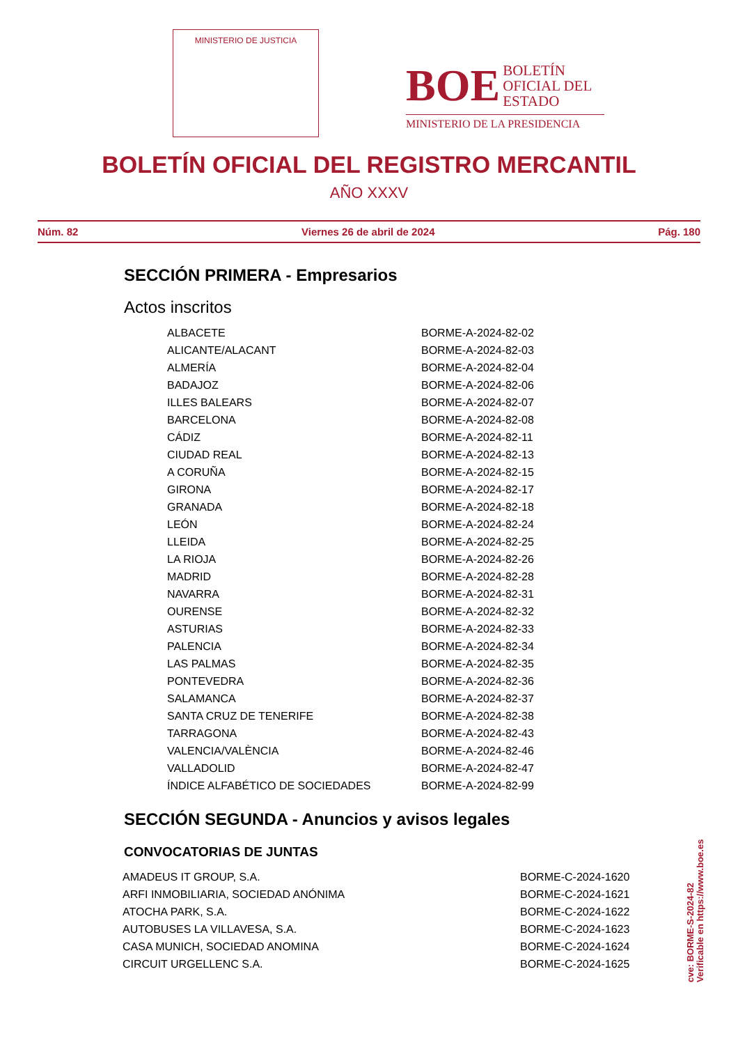MINISTERIO DE JUSTICIA
BOE BOLETÍN
OFICIAL DEL
ESTADO
MINISTERIO DE LA PRESIDENCIA
BOLETÍN OFICIAL DEL REGISTRO MERCANTIL
AÑO XXXV
Núm. 82 Viernes 26 de abril de 2024 Pág. 180
SECCIÓN PRIMERA - Empresarios
Actos inscritos
| ALBACETE | BORME-A-2024-82-02 |
| ALICANTE/ALACANT | BORME-A-2024-82-03 |
| ALMERÍA | BORME-A-2024-82-04 |
| BADAJOZ | BORME-A-2024-82-06 |
| ILLES BALEARS | BORME-A-2024-82-07 |
| BARCELONA | BORME-A-2024-82-08 |
| CÁDIZ | BORME-A-2024-82-11 |
| CIUDAD REAL | BORME-A-2024-82-13 |
| A CORUÑA | BORME-A-2024-82-15 |
| GIRONA | BORME-A-2024-82-17 |
| GRANADA | BORME-A-2024-82-18 |
| LEÓN | BORME-A-2024-82-24 |
| LLEIDA | BORME-A-2024-82-25 |
| LA RIOJA | BORME-A-2024-82-26 |
| MADRID | BORME-A-2024-82-28 |
| NAVARRA | BORME-A-2024-82-31 |
| OURENSE | BORME-A-2024-82-32 |
| ASTURIAS | BORME-A-2024-82-33 |
| PALENCIA | BORME-A-2024-82-34 |
| LAS PALMAS | BORME-A-2024-82-35 |
| PONTEVEDRA | BORME-A-2024-82-36 |
| SALAMANCA | BORME-A-2024-82-37 |
| SANTA CRUZ DE TENERIFE | BORME-A-2024-82-38 |
| TARRAGONA | BORME-A-2024-82-43 |
| VALENCIA/VALÈNCIA | BORME-A-2024-82-46 |
| VALLADOLID | BORME-A-2024-82-47 |
| ÍNDICE ALFABÉTICO DE SOCIEDADES | BORME-A-2024-82-99 |
SECCIÓN SEGUNDA - Anuncios y avisos legales
CONVOCATORIAS DE JUNTAS
| AMADEUS IT GROUP, S.A. | BORME-C-2024-1620 |
| ARFI INMOBILIARIA, SOCIEDAD ANÓNIMA | BORME-C-2024-1621 |
| ATOCHA PARK, S.A. | BORME-C-2024-1622 |
| AUTOBUSES LA VILLAVESA, S.A. | BORME-C-2024-1623 |
| CASA MUNICH, SOCIEDAD ANOMINA | BORME-C-2024-1624 |
| CIRCUIT URGELLENC S.A. | BORME-C-2024-1625 |
cve: BORME-S-2024-82
Verificable en https://www.boe.es